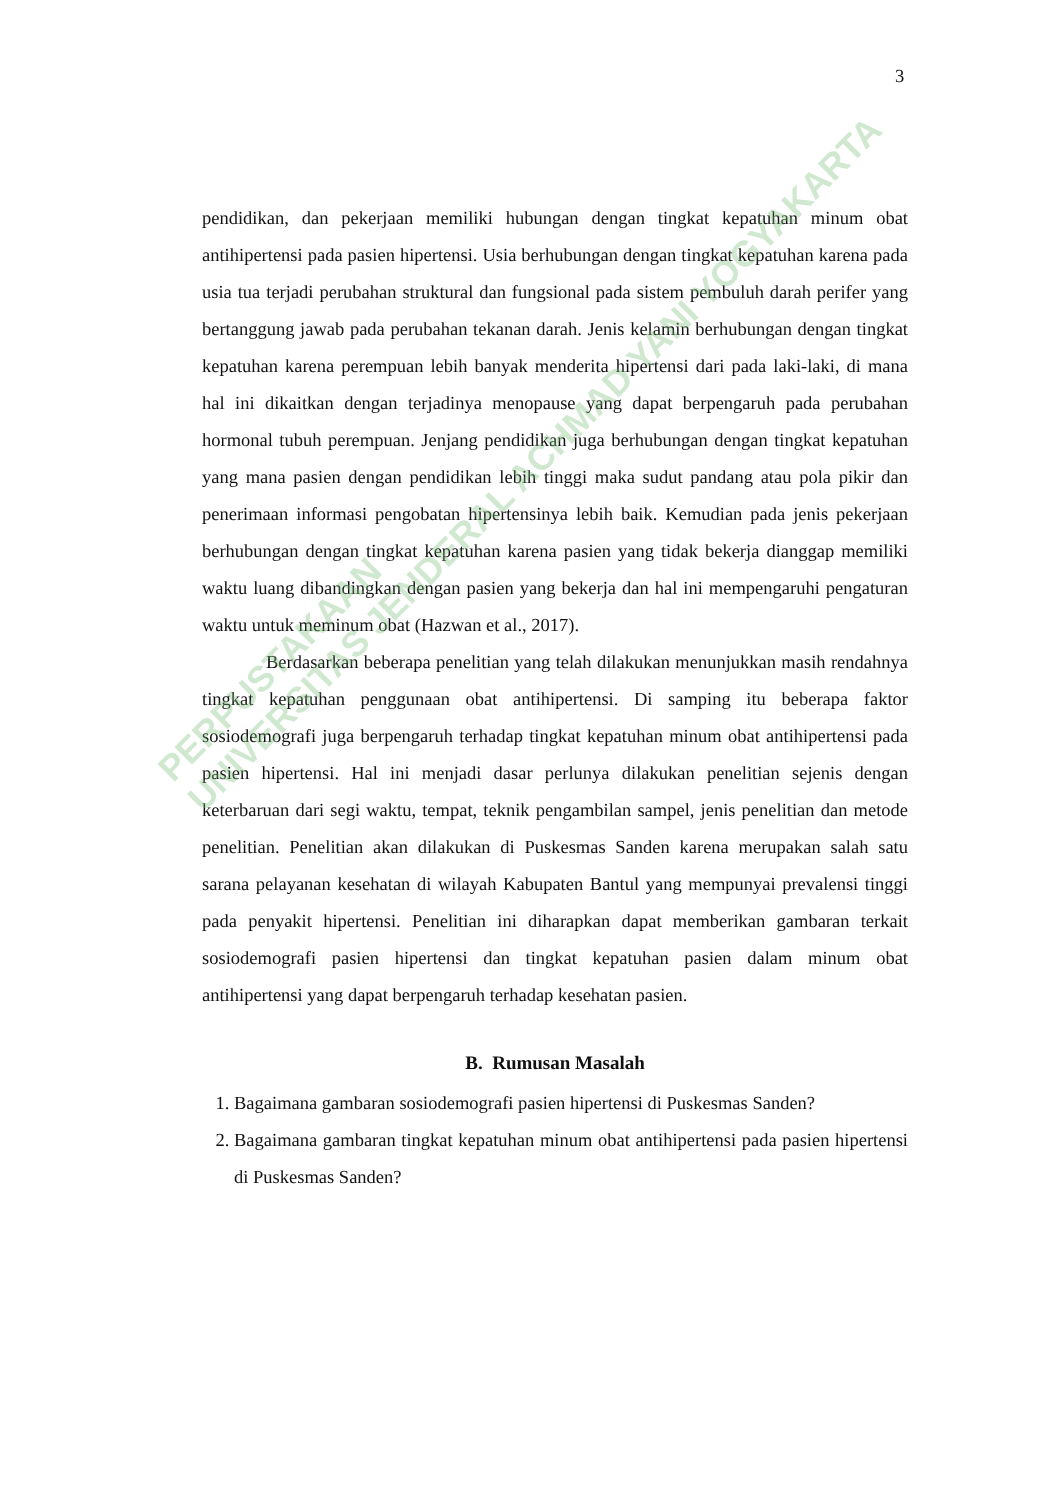3
pendidikan, dan pekerjaan memiliki hubungan dengan tingkat kepatuhan minum obat antihipertensi pada pasien hipertensi. Usia berhubungan dengan tingkat kepatuhan karena pada usia tua terjadi perubahan struktural dan fungsional pada sistem pembuluh darah perifer yang bertanggung jawab pada perubahan tekanan darah. Jenis kelamin berhubungan dengan tingkat kepatuhan karena perempuan lebih banyak menderita hipertensi dari pada laki-laki, di mana hal ini dikaitkan dengan terjadinya menopause yang dapat berpengaruh pada perubahan hormonal tubuh perempuan. Jenjang pendidikan juga berhubungan dengan tingkat kepatuhan yang mana pasien dengan pendidikan lebih tinggi maka sudut pandang atau pola pikir dan penerimaan informasi pengobatan hipertensinya lebih baik. Kemudian pada jenis pekerjaan berhubungan dengan tingkat kepatuhan karena pasien yang tidak bekerja dianggap memiliki waktu luang dibandingkan dengan pasien yang bekerja dan hal ini mempengaruhi pengaturan waktu untuk meminum obat (Hazwan et al., 2017).
Berdasarkan beberapa penelitian yang telah dilakukan menunjukkan masih rendahnya tingkat kepatuhan penggunaan obat antihipertensi. Di samping itu beberapa faktor sosiodemografi juga berpengaruh terhadap tingkat kepatuhan minum obat antihipertensi pada pasien hipertensi. Hal ini menjadi dasar perlunya dilakukan penelitian sejenis dengan keterbaruan dari segi waktu, tempat, teknik pengambilan sampel, jenis penelitian dan metode penelitian. Penelitian akan dilakukan di Puskesmas Sanden karena merupakan salah satu sarana pelayanan kesehatan di wilayah Kabupaten Bantul yang mempunyai prevalensi tinggi pada penyakit hipertensi. Penelitian ini diharapkan dapat memberikan gambaran terkait sosiodemografi pasien hipertensi dan tingkat kepatuhan pasien dalam minum obat antihipertensi yang dapat berpengaruh terhadap kesehatan pasien.
B. Rumusan Masalah
1. Bagaimana gambaran sosiodemografi pasien hipertensi di Puskesmas Sanden?
2. Bagaimana gambaran tingkat kepatuhan minum obat antihipertensi pada pasien hipertensi di Puskesmas Sanden?
PERPUSTAKAAN
UNIVERSITAS JENDERAL ACHMAD YANI YOGYAKARTA